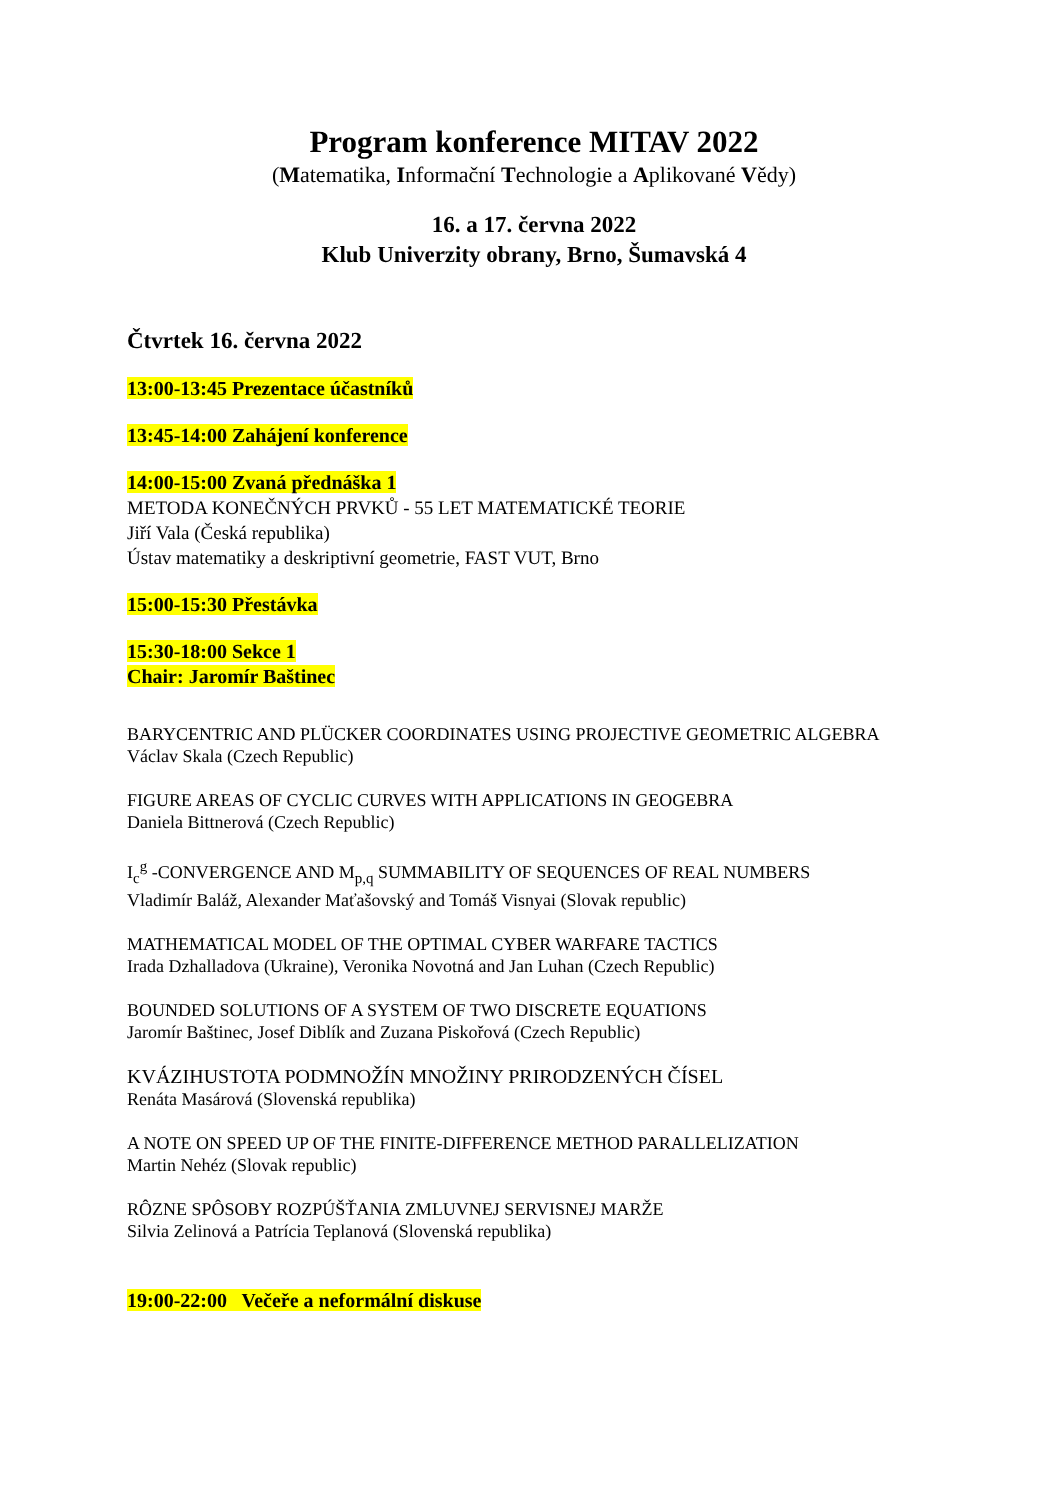Program konference MITAV 2022
(Matematika, Informační Technologie a Aplikované Vědy)
16. a 17. června 2022
Klub Univerzity obrany, Brno, Šumavská 4
Čtvrtek 16. června 2022
13:00-13:45 Prezentace účastníků
13:45-14:00 Zahájení konference
14:00-15:00 Zvaná přednáška 1
METODA KONEČNÝCH PRVKŮ - 55 LET MATEMATICKÉ TEORIE
Jiří Vala (Česká republika)
Ústav matematiky a deskriptivní geometrie, FAST VUT, Brno
15:00-15:30 Přestávka
15:30-18:00 Sekce 1
Chair: Jaromír Baštinec
BARYCENTRIC AND PLÜCKER COORDINATES USING PROJECTIVE GEOMETRIC ALGEBRA
Václav Skala (Czech Republic)
FIGURE AREAS OF CYCLIC CURVES WITH APPLICATIONS IN GEOGEBRA
Daniela Bittnerová (Czech Republic)
I<sub>c</sub><sup>g</sup> -CONVERGENCE AND M<sub>p,q</sub> SUMMABILITY OF SEQUENCES OF REAL NUMBERS
Vladimír Baláž, Alexander Maťašovský and Tomáš Visnyai (Slovak republic)
MATHEMATICAL MODEL OF THE OPTIMAL CYBER WARFARE TACTICS
Irada Dzhalladova (Ukraine), Veronika Novotná and Jan Luhan (Czech Republic)
BOUNDED SOLUTIONS OF A SYSTEM OF TWO DISCRETE EQUATIONS
Jaromír Baštinec, Josef Diblík and Zuzana Piskořová (Czech Republic)
KVÁZIHUSTOTA PODMNOŽÍN MNOŽINY PRIRODZENÝCH ČÍSEL
Renáta Masárová (Slovenská republika)
A NOTE ON SPEED UP OF THE FINITE-DIFFERENCE METHOD PARALLELIZATION
Martin Nehéz (Slovak republic)
RÔZNE SPÔSOBY ROZPÚŠŤANIA ZMLUVNEJ SERVISNEJ MARŽE
Silvia Zelinová a Patrícia Teplanová (Slovenská republika)
19:00-22:00 Večeře a neformální diskuse